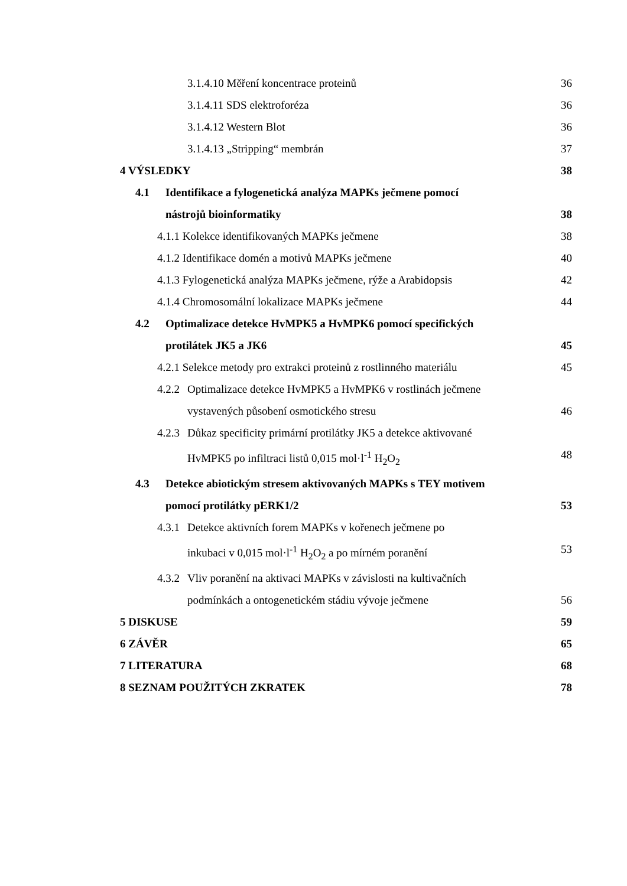3.1.4.10 Měření koncentrace proteinů 36
3.1.4.11 SDS elektroforéza 36
3.1.4.12 Western Blot 36
3.1.4.13 „Stripping“ membrán 37
4 VÝSLEDKY 38
4.1 Identifikace a fylogenetická analýza MAPKs ječmene pomocí
nástrojů bioinformatiky 38
4.1.1 Kolekce identifikovaných MAPKs ječmene 38
4.1.2 Identifikace domén a motivů MAPKs ječmene 40
4.1.3 Fylogenetická analýza MAPKs ječmene, rýže a Arabidopsis 42
4.1.4 Chromosomální lokalizace MAPKs ječmene 44
4.2 Optimalizace detekce HvMPK5 a HvMPK6 pomocí specifických
protilátek JK5 a JK6 45
4.2.1 Selekce metody pro extrakci proteinů z rostlinného materiálu 45
4.2.2
Optimalizace detekce HvMPK5 a HvMPK6 v rostlinách ječmene
vystavených působení osmotického stresu 46
4.2.3
Důkaz specificity primární protilátky JK5 a detekce aktivované
HvMPK5 po infiltraci listů 0,015 mol·l<sup>-1</sup> H<sub>2</sub>O<sub>2</sub> 48
4.3 Detekce abiotickým stresem aktivovaných MAPKs s TEY motivem
pomocí protilátky pERK1/2 53
4.3.1
Detekce aktivních forem MAPKs v kořenech ječmene po
inkubaci v 0,015 mol·l<sup>-1</sup> H<sub>2</sub>O<sub>2</sub> a po mírném poranění 53
4.3.2
Vliv poranění na aktivaci MAPKs v závislosti na kultivačních
podmínkách a ontogenetickém stádiu vývoje ječmene 56
5 DISKUSE 59
6 ZÁVĚR 65
7 LITERATURA 68
8 SEZNAM POUŽITÝCH ZKRATEK 78